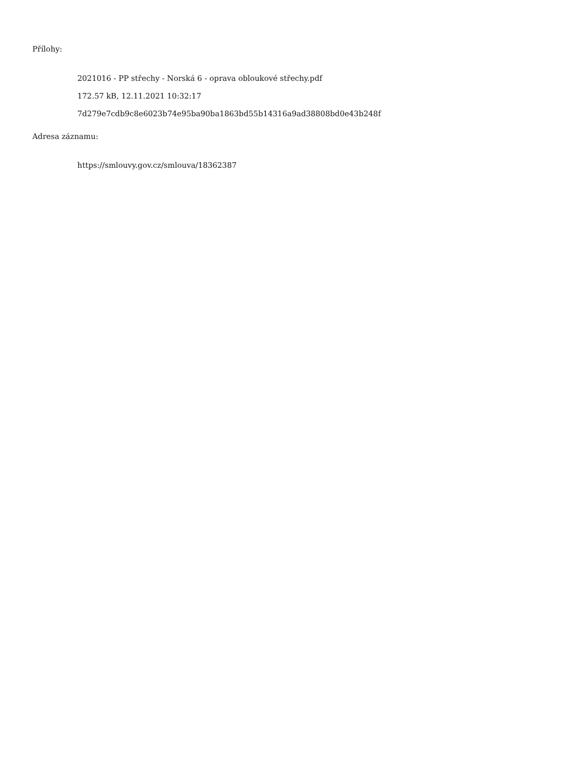Přílohy:
2021016 - PP střechy - Norská 6 - oprava obloukové střechy.pdf
172.57 kB, 12.11.2021 10:32:17
7d279e7cdb9c8e6023b74e95ba90ba1863bd55b14316a9ad38808bd0e43b248f
Adresa záznamu:
https://smlouvy.gov.cz/smlouva/18362387